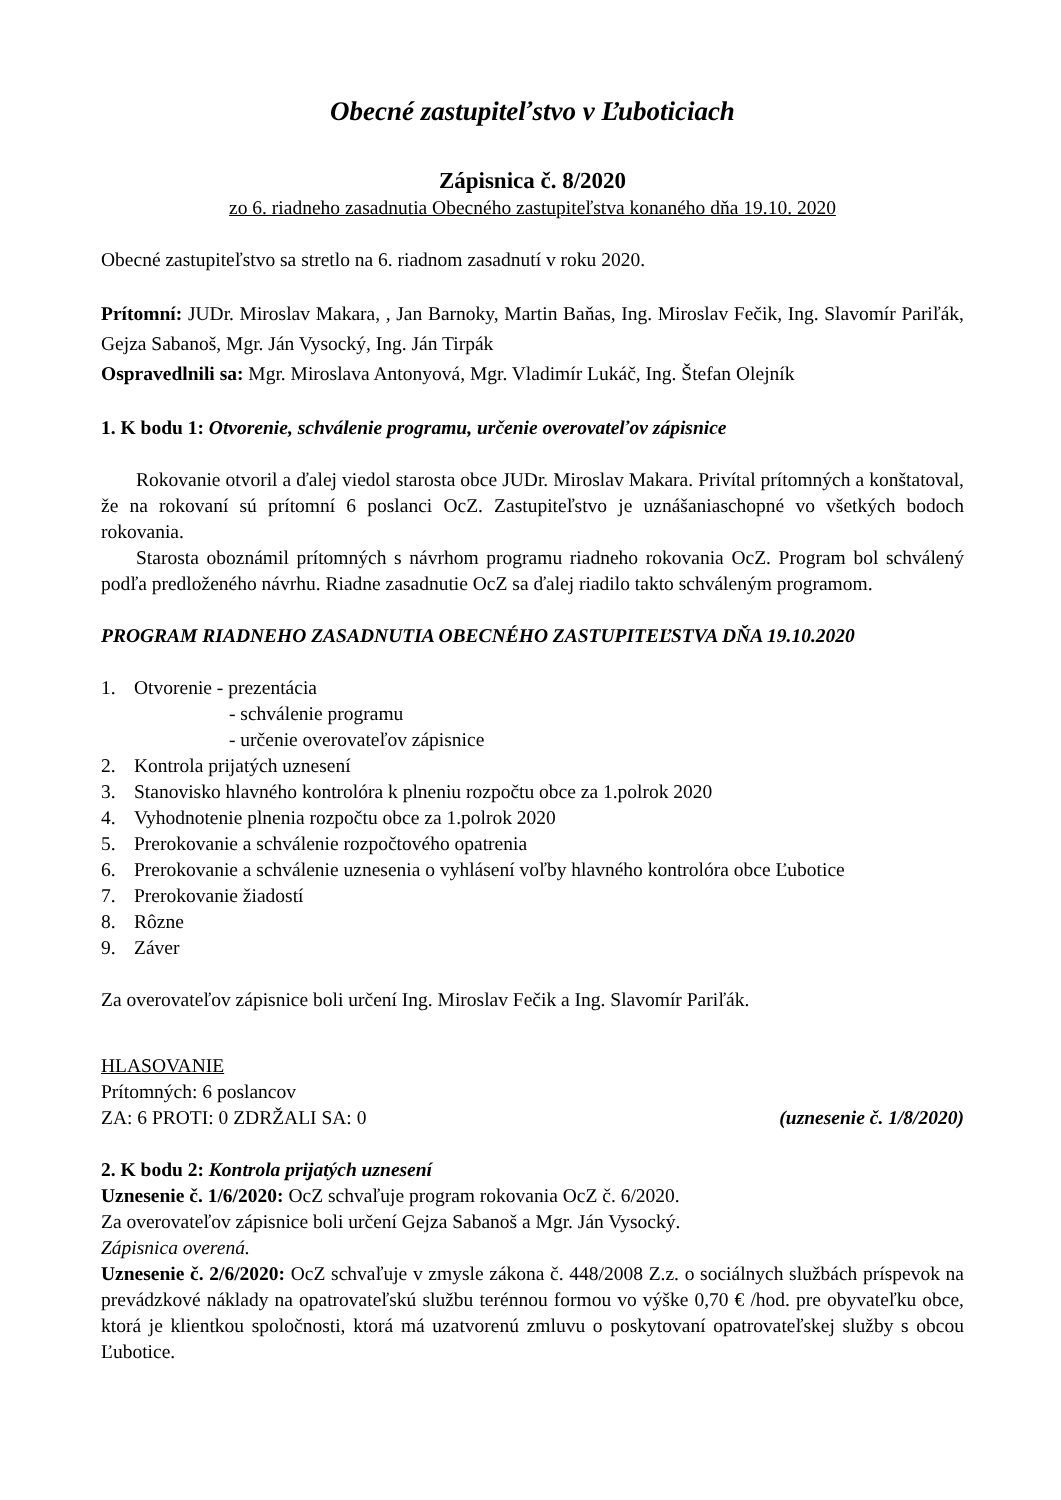Obecné zastupiteľstvo v Ľuboticiach
Zápisnica č. 8/2020
zo 6. riadneho zasadnutia Obecného zastupiteľstva konaného dňa 19.10. 2020
Obecné zastupiteľstvo sa stretlo na 6. riadnom zasadnutí v roku 2020.
Prítomní: JUDr. Miroslav Makara, , Jan Barnoky, Martin Baňas, Ing. Miroslav Fečik, Ing. Slavomír Pariľák, Gejza Sabanoš, Mgr. Ján Vysocký, Ing. Ján Tirpák
Ospravedlnili sa: Mgr. Miroslava Antonyová, Mgr. Vladimír Lukáč, Ing. Štefan Olejník
1. K bodu 1: Otvorenie, schválenie programu, určenie overovateľov zápisnice
Rokovanie otvoril a ďalej viedol starosta obce JUDr. Miroslav Makara. Privítal prítomných a konštatoval, že na rokovaní sú prítomní 6 poslanci OcZ. Zastupiteľstvo je uznášaniaschopné vo všetkých bodoch rokovania.
Starosta oboznámil prítomných s návrhom programu riadneho rokovania OcZ. Program bol schválený podľa predloženého návrhu. Riadne zasadnutie OcZ sa ďalej riadilo takto schváleným programom.
PROGRAM RIADNEHO ZASADNUTIA OBECNÉHO ZASTUPITEĽSTVA DŇA 19.10.2020
1. Otvorenie - prezentácia
- schválenie programu
- určenie overovateľov zápisnice
2. Kontrola prijatých uznesení
3. Stanovisko hlavného kontrolóra k plneniu rozpočtu obce za 1.polrok 2020
4. Vyhodnotenie plnenia rozpočtu obce za 1.polrok 2020
5. Prerokovanie a schválenie rozpočtového opatrenia
6. Prerokovanie a schválenie uznesenia o vyhlásení voľby hlavného kontrolóra obce Ľubotice
7. Prerokovanie žiadostí
8. Rôzne
9. Záver
Za overovateľov zápisnice boli určení Ing. Miroslav Fečik a Ing. Slavomír Pariľák.
HLASOVANIE
Prítomných: 6 poslancov
ZA: 6 PROTI: 0 ZDRŽALI SA: 0 (uznesenie č. 1/8/2020)
2. K bodu 2: Kontrola prijatých uznesení
Uznesenie č. 1/6/2020: OcZ schvaľuje program rokovania OcZ č. 6/2020.
Za overovateľov zápisnice boli určení Gejza Sabanoš a Mgr. Ján Vysocký.
Zápisnica overená.
Uznesenie č. 2/6/2020: OcZ schvaľuje v zmysle zákona č. 448/2008 Z.z. o sociálnych službách príspevok na prevádzkové náklady na opatrovateľskú službu terénnou formou vo výške 0,70 € /hod. pre obyvateľku obce, ktorá je klientkou spoločnosti, ktorá má uzatvorenú zmluvu o poskytovaní opatrovateľskej služby s obcou Ľubotice.